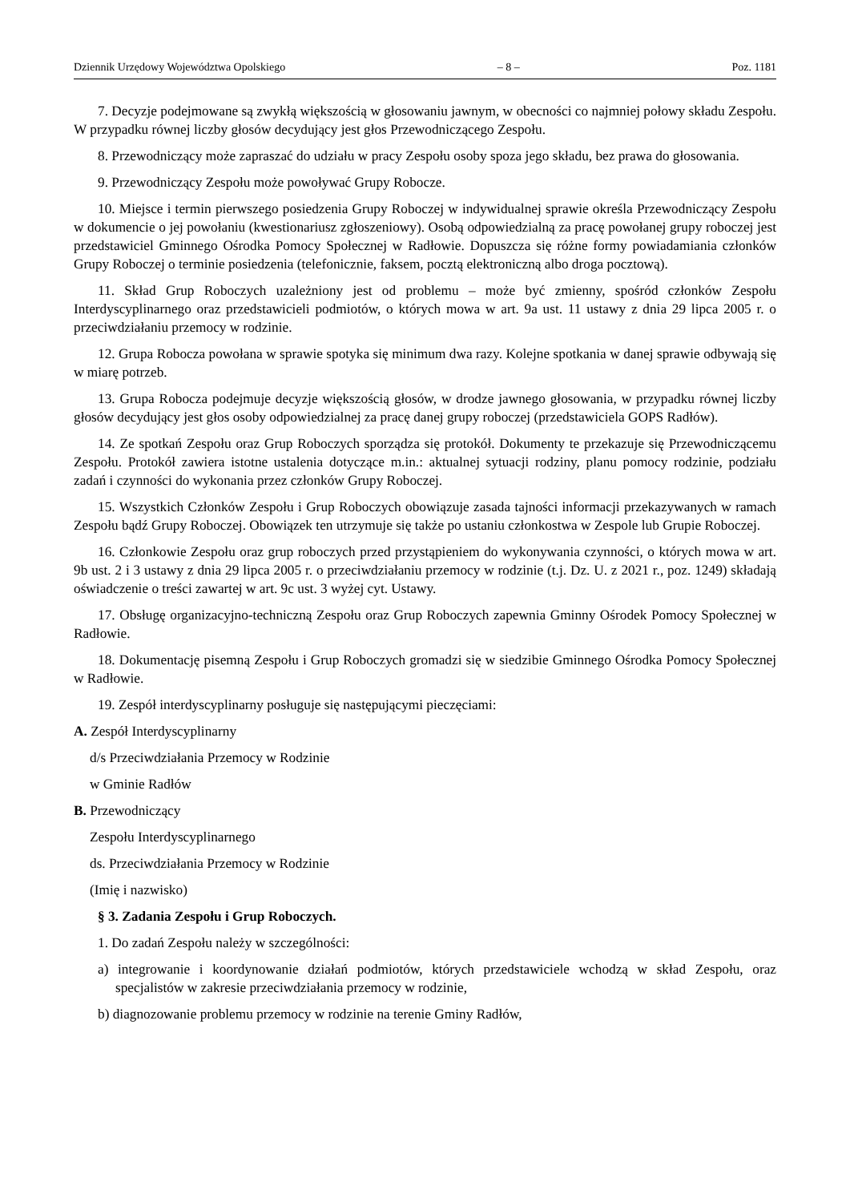Dziennik Urzędowy Województwa Opolskiego – 8 – Poz. 1181
7. Decyzje podejmowane są zwykłą większością w głosowaniu jawnym, w obecności co najmniej połowy składu Zespołu. W przypadku równej liczby głosów decydujący jest głos Przewodniczącego Zespołu.
8. Przewodniczący może zapraszać do udziału w pracy Zespołu osoby spoza jego składu, bez prawa do głosowania.
9. Przewodniczący Zespołu może powoływać Grupy Robocze.
10. Miejsce i termin pierwszego posiedzenia Grupy Roboczej w indywidualnej sprawie określa Przewodniczący Zespołu w dokumencie o jej powołaniu (kwestionariusz zgłoszeniowy). Osobą odpowiedzialną za pracę powołanej grupy roboczej jest przedstawiciel Gminnego Ośrodka Pomocy Społecznej w Radłowie. Dopuszcza się różne formy powiadamiania członków Grupy Roboczej o terminie posiedzenia (telefonicznie, faksem, pocztą elektroniczną albo droga pocztową).
11. Skład Grup Roboczych uzależniony jest od problemu – może być zmienny, spośród członków Zespołu Interdyscyplinarnego oraz przedstawicieli podmiotów, o których mowa w art. 9a ust. 11 ustawy z dnia 29 lipca 2005 r. o przeciwdziałaniu przemocy w rodzinie.
12. Grupa Robocza powołana w sprawie spotyka się minimum dwa razy. Kolejne spotkania w danej sprawie odbywają się w miarę potrzeb.
13. Grupa Robocza podejmuje decyzje większością głosów, w drodze jawnego głosowania, w przypadku równej liczby głosów decydujący jest głos osoby odpowiedzialnej za pracę danej grupy roboczej (przedstawiciela GOPS Radłów).
14. Ze spotkań Zespołu oraz Grup Roboczych sporządza się protokół. Dokumenty te przekazuje się Przewodniczącemu Zespołu. Protokół zawiera istotne ustalenia dotyczące m.in.: aktualnej sytuacji rodziny, planu pomocy rodzinie, podziału zadań i czynności do wykonania przez członków Grupy Roboczej.
15. Wszystkich Członków Zespołu i Grup Roboczych obowiązuje zasada tajności informacji przekazywanych w ramach Zespołu bądź Grupy Roboczej. Obowiązek ten utrzymuje się także po ustaniu członkostwa w Zespole lub Grupie Roboczej.
16. Członkowie Zespołu oraz grup roboczych przed przystąpieniem do wykonywania czynności, o których mowa w art. 9b ust. 2 i 3 ustawy z dnia 29 lipca 2005 r. o przeciwdziałaniu przemocy w rodzinie (t.j. Dz. U. z 2021 r., poz. 1249) składają oświadczenie o treści zawartej w art. 9c ust. 3 wyżej cyt. Ustawy.
17. Obsługę organizacyjno-techniczną Zespołu oraz Grup Roboczych zapewnia Gminny Ośrodek Pomocy Społecznej w Radłowie.
18. Dokumentację pisemną Zespołu i Grup Roboczych gromadzi się w siedzibie Gminnego Ośrodka Pomocy Społecznej w Radłowie.
19. Zespół interdyscyplinarny posługuje się następującymi pieczęciami:
A. Zespół Interdyscyplinarny
d/s Przeciwdziałania Przemocy w Rodzinie
w Gminie Radłów
B. Przewodniczący
Zespołu Interdyscyplinarnego
ds. Przeciwdziałania Przemocy w Rodzinie
(Imię i nazwisko)
§ 3. Zadania Zespołu i Grup Roboczych.
1. Do zadań Zespołu należy w szczególności:
a) integrowanie i koordynowanie działań podmiotów, których przedstawiciele wchodzą w skład Zespołu, oraz specjalistów w zakresie przeciwdziałania przemocy w rodzinie,
b) diagnozowanie problemu przemocy w rodzinie na terenie Gminy Radłów,